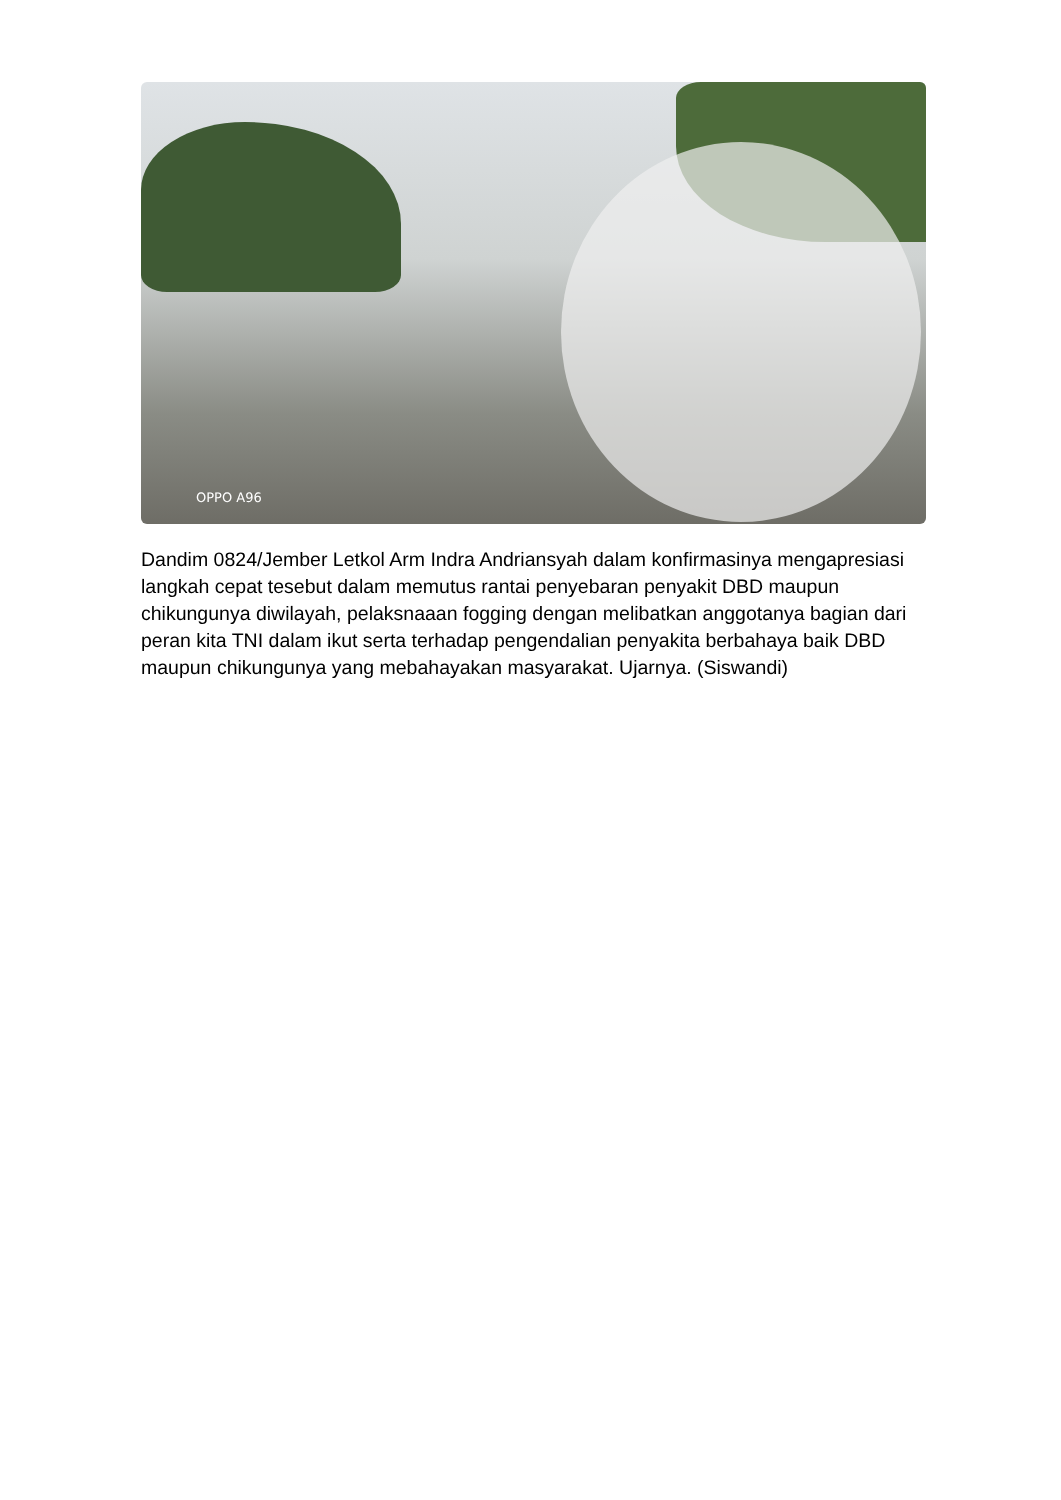OPPO A96
Dandim 0824/Jember Letkol Arm Indra Andriansyah dalam konfirmasinya mengapresiasi langkah cepat tesebut dalam memutus rantai penyebaran penyakit DBD maupun chikungunya diwilayah, pelaksnaaan fogging dengan melibatkan anggotanya bagian dari peran kita TNI dalam ikut serta terhadap pengendalian penyakita berbahaya baik DBD maupun chikungunya yang mebahayakan masyarakat. Ujarnya. (Siswandi)